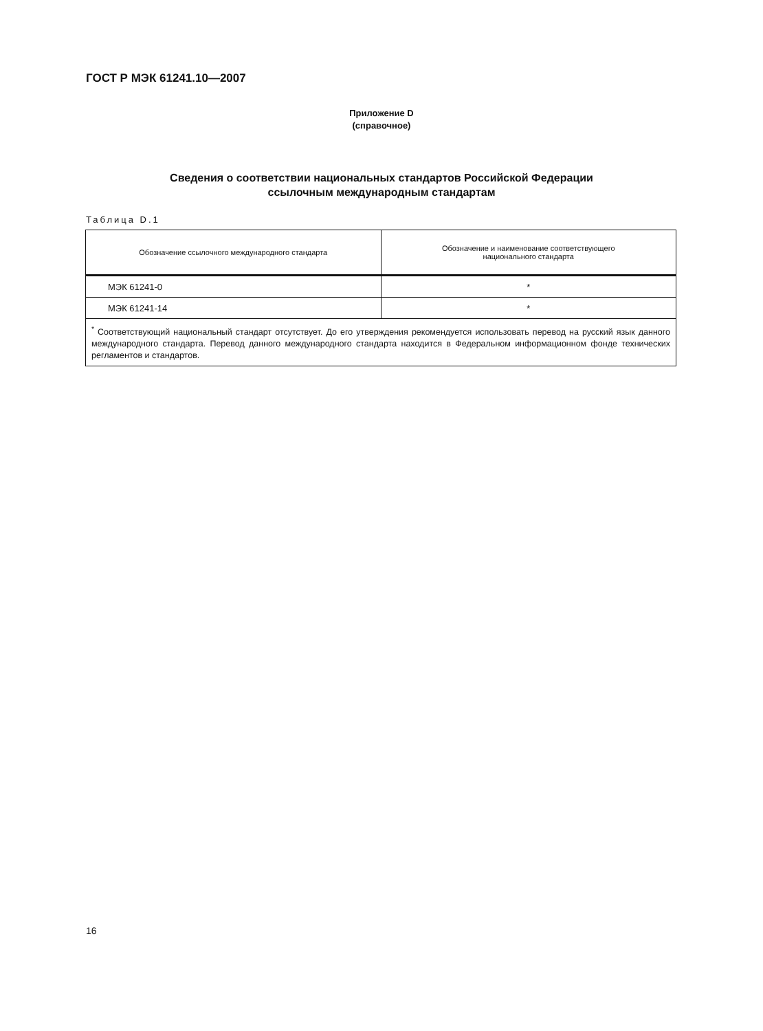ГОСТ Р МЭК 61241.10—2007
Приложение D
(справочное)
Сведения о соответствии национальных стандартов Российской Федерации
ссылочным международным стандартам
Таблица D.1
| Обозначение ссылочного международного стандарта | Обозначение и наименование соответствующего национального стандарта |
| --- | --- |
| МЭК 61241-0 | * |
| МЭК 61241-14 | * |
| <sup>*</sup> Соответствующий национальный стандарт отсутствует. До его утверждения рекомендуется использовать перевод на русский язык данного международного стандарта. Перевод данного международного стандарта находится в Федеральном информационном фонде технических регламентов и стандартов. | |
16